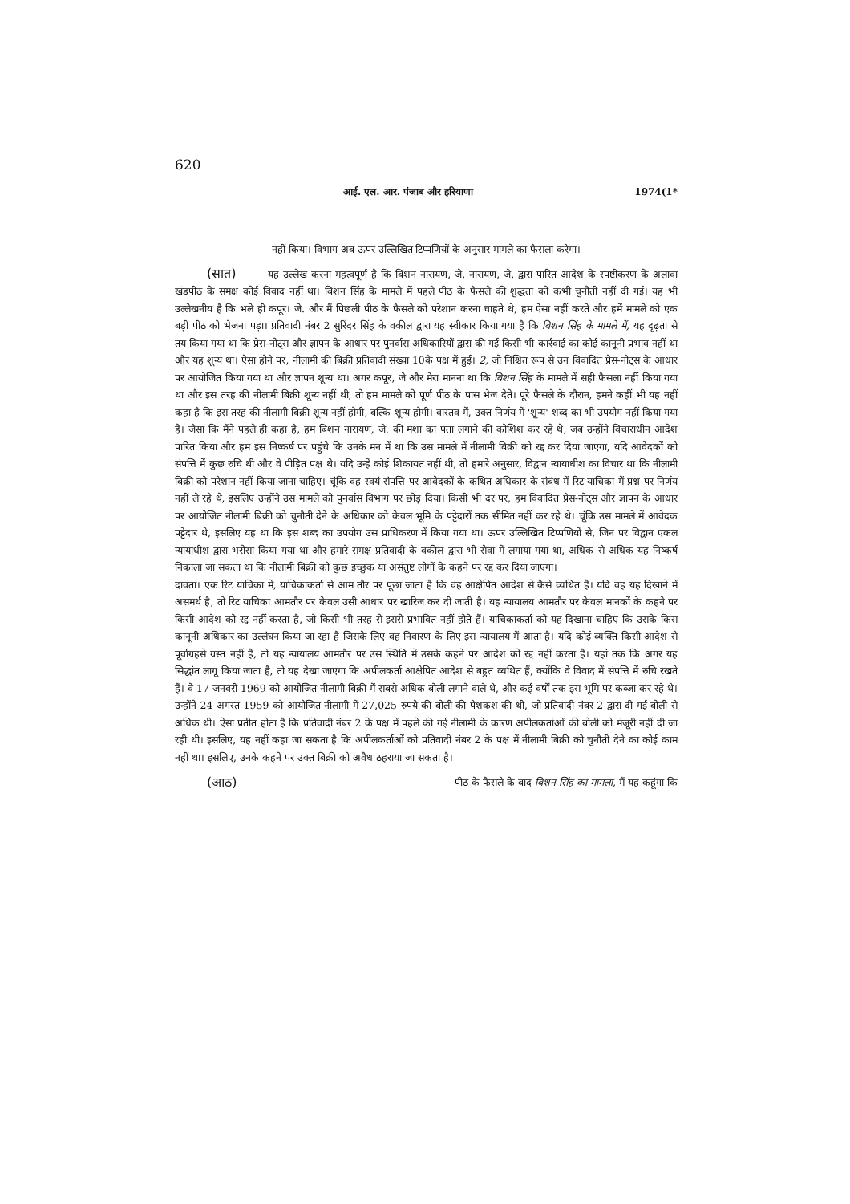620
आई. एल. आर. पंजाब और हरियाणा 1974(1*
नहीं किया। विभाग अब ऊपर उल्लिखित टिप्पणियों के अनुसार मामले का फैसला करेगा।
(सात) यह उल्लेख करना महत्वपूर्ण है कि बिशन नारायण, जे. नारायण, जे. द्वारा पारित आदेश के स्पष्टीकरण के अलावा खंडपीठ के समक्ष कोई विवाद नहीं था। बिशन सिंह के मामले में पहले पीठ के फैसले की शुद्धता को कभी चुनौती नहीं दी गई। यह भी उल्लेखनीय है कि भले ही कपूर। जे. और मैं पिछली पीठ के फैसले को परेशान करना चाहते थे, हम ऐसा नहीं करते और हमें मामले को एक बड़ी पीठ को भेजना पड़ा। प्रतिवादी नंबर 2 सुरिंदर सिंह के वकील द्वारा यह स्वीकार किया गया है कि बिशन सिंह के मामले में, यह दृढ़ता से तय किया गया था कि प्रेस-नोट्स और ज्ञापन के आधार पर पुनर्वास अधिकारियों द्वारा की गई किसी भी कार्रवाई का कोई कानूनी प्रभाव नहीं था और यह शून्य था। ऐसा होने पर, नीलामी की बिक्री प्रतिवादी संख्या 10के पक्ष में हुई। 2, जो निश्चित रूप से उन विवादित प्रेस-नोट्स के आधार पर आयोजित किया गया था और ज्ञापन शून्य था। अगर कपूर, जे और मेरा मानना था कि बिशन सिंह के मामले में सही फैसला नहीं किया गया था और इस तरह की नीलामी बिक्री शून्य नहीं थी, तो हम मामले को पूर्ण पीठ के पास भेज देते। पूरे फैसले के दौरान, हमने कहीं भी यह नहीं कहा है कि इस तरह की नीलामी बिक्री शून्य नहीं होगी, बल्कि शून्य होगी। वास्तव में, उक्त निर्णय में 'शून्य' शब्द का भी उपयोग नहीं किया गया है। जैसा कि मैंने पहले ही कहा है, हम बिशन नारायण, जे. की मंशा का पता लगाने की कोशिश कर रहे थे, जब उन्होंने विचाराधीन आदेश पारित किया और हम इस निष्कर्ष पर पहुंचे कि उनके मन में था कि उस मामले में नीलामी बिक्री को रद्द कर दिया जाएगा, यदि आवेदकों को संपत्ति में कुछ रुचि थी और वे पीड़ित पक्ष थे। यदि उन्हें कोई शिकायत नहीं थी, तो हमारे अनुसार, विद्वान न्यायाधीश का विचार था कि नीलामी बिक्री को परेशान नहीं किया जाना चाहिए। चूंकि वह स्वयं संपत्ति पर आवेदकों के कथित अधिकार के संबंध में रिट याचिका में प्रश्न पर निर्णय नहीं ले रहे थे, इसलिए उन्होंने उस मामले को पुनर्वास विभाग पर छोड़ दिया। किसी भी दर पर, हम विवादित प्रेस-नोट्स और ज्ञापन के आधार पर आयोजित नीलामी बिक्री को चुनौती देने के अधिकार को केवल भूमि के पट्टेदारों तक सीमित नहीं कर रहे थे। चूंकि उस मामले में आवेदक पट्टेदार थे, इसलिए यह था कि इस शब्द का उपयोग उस प्राधिकरण में किया गया था। ऊपर उल्लिखित टिप्पणियों से, जिन पर विद्वान एकल न्यायाधीश द्वारा भरोसा किया गया था और हमारे समक्ष प्रतिवादी के वकील द्वारा भी सेवा में लगाया गया था, अधिक से अधिक यह निष्कर्ष निकाला जा सकता था कि नीलामी बिक्री को कुछ इच्छुक या असंतुष्ट लोगों के कहने पर रद्द कर दिया जाएगा।
दावता। एक रिट याचिका में, याचिकाकर्ता से आम तौर पर पूछा जाता है कि वह आक्षेपित आदेश से कैसे व्यथित है। यदि वह यह दिखाने में असमर्थ है, तो रिट याचिका आमतौर पर केवल उसी आधार पर खारिज कर दी जाती है। यह न्यायालय आमतौर पर केवल मानकों के कहने पर किसी आदेश को रद्द नहीं करता है, जो किसी भी तरह से इससे प्रभावित नहीं होते हैं। याचिकाकर्ता को यह दिखाना चाहिए कि उसके किस कानूनी अधिकार का उल्लंघन किया जा रहा है जिसके लिए वह निवारण के लिए इस न्यायालय में आता है। यदि कोई व्यक्ति किसी आदेश से पूर्वाग्रहसे ग्रस्त नहीं है, तो यह न्यायालय आमतौर पर उस स्थिति में उसके कहने पर आदेश को रद्द नहीं करता है। यहां तक कि अगर यह सिद्धांत लागू किया जाता है, तो यह देखा जाएगा कि अपीलकर्ता आक्षेपित आदेश से बहुत व्यथित हैं, क्योंकि वे विवाद में संपत्ति में रुचि रखते हैं। वे 17 जनवरी 1969 को आयोजित नीलामी बिक्री में सबसे अधिक बोली लगाने वाले थे, और कई वर्षों तक इस भूमि पर कब्जा कर रहे थे। उन्होंने 24 अगस्त 1959 को आयोजित नीलामी में 27,025 रुपये की बोली की पेशकश की थी, जो प्रतिवादी नंबर 2 द्वारा दी गई बोली से अधिक थी। ऐसा प्रतीत होता है कि प्रतिवादी नंबर 2 के पक्ष में पहले की गई नीलामी के कारण अपीलकर्ताओं की बोली को मंजूरी नहीं दी जा रही थी। इसलिए, यह नहीं कहा जा सकता है कि अपीलकर्ताओं को प्रतिवादी नंबर 2 के पक्ष में नीलामी बिक्री को चुनौती देने का कोई काम नहीं था। इसलिए, उनके कहने पर उक्त बिक्री को अवैध ठहराया जा सकता है।
(आठ) पीठ के फैसले के बाद बिशन सिंह का मामला, मैं यह कहूंगा कि